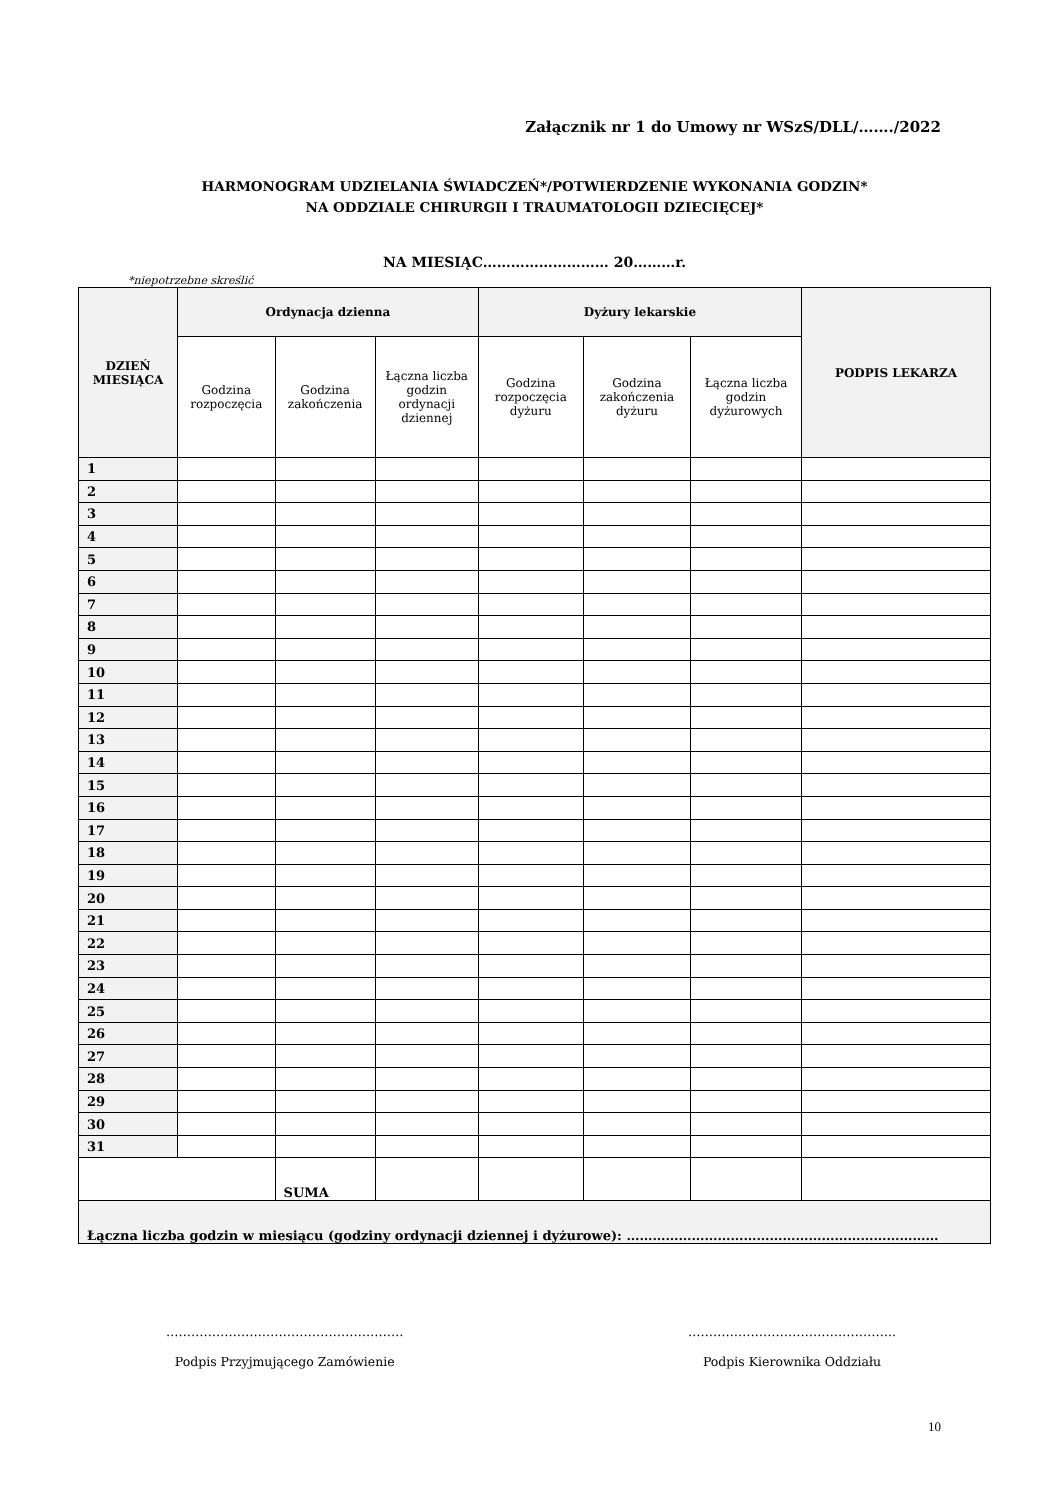Załącznik nr 1 do Umowy nr WSzS/DLL/……./2022
HARMONOGRAM UDZIELANIA ŚWIADCZEŃ*/POTWIERDZENIE WYKONANIA GODZIN*
NA ODDZIALE CHIRURGII I TRAUMATOLOGII DZIECIĘCEJ*
NA MIESIĄC……………………… 20………r.
*niepotrzebne skreślić
| DZIEŃ MIESIĄCA | Ordynacja dzienna | | | Dyżury lekarskie | | | PODPIS LEKARZA |
| --- | --- | --- | --- | --- | --- | --- | --- |
| | Godzina rozpoczęcia | Godzina zakończenia | Łączna liczba godzin ordynacji dziennej | Godzina rozpoczęcia dyżuru | Godzina zakończenia dyżuru | Łączna liczba godzin dyżurowych | |
| 1 | | | | | | | |
| 2 | | | | | | | |
| 3 | | | | | | | |
| 4 | | | | | | | |
| 5 | | | | | | | |
| 6 | | | | | | | |
| 7 | | | | | | | |
| 8 | | | | | | | |
| 9 | | | | | | | |
| 10 | | | | | | | |
| 11 | | | | | | | |
| 12 | | | | | | | |
| 13 | | | | | | | |
| 14 | | | | | | | |
| 15 | | | | | | | |
| 16 | | | | | | | |
| 17 | | | | | | | |
| 18 | | | | | | | |
| 19 | | | | | | | |
| 20 | | | | | | | |
| 21 | | | | | | | |
| 22 | | | | | | | |
| 23 | | | | | | | |
| 24 | | | | | | | |
| 25 | | | | | | | |
| 26 | | | | | | | |
| 27 | | | | | | | |
| 28 | | | | | | | |
| 29 | | | | | | | |
| 30 | | | | | | | |
| 31 | | | | | | | |
| | | SUMA | | | | | |
| Łączna liczba godzin w miesiącu (godziny ordynacji dziennej i dyżurowe): ……………………………………………………………… | | | | | | | |
…………………………………………………
Podpis Przyjmującego Zamówienie
…………………………………………..
Podpis Kierownika Oddziału
10